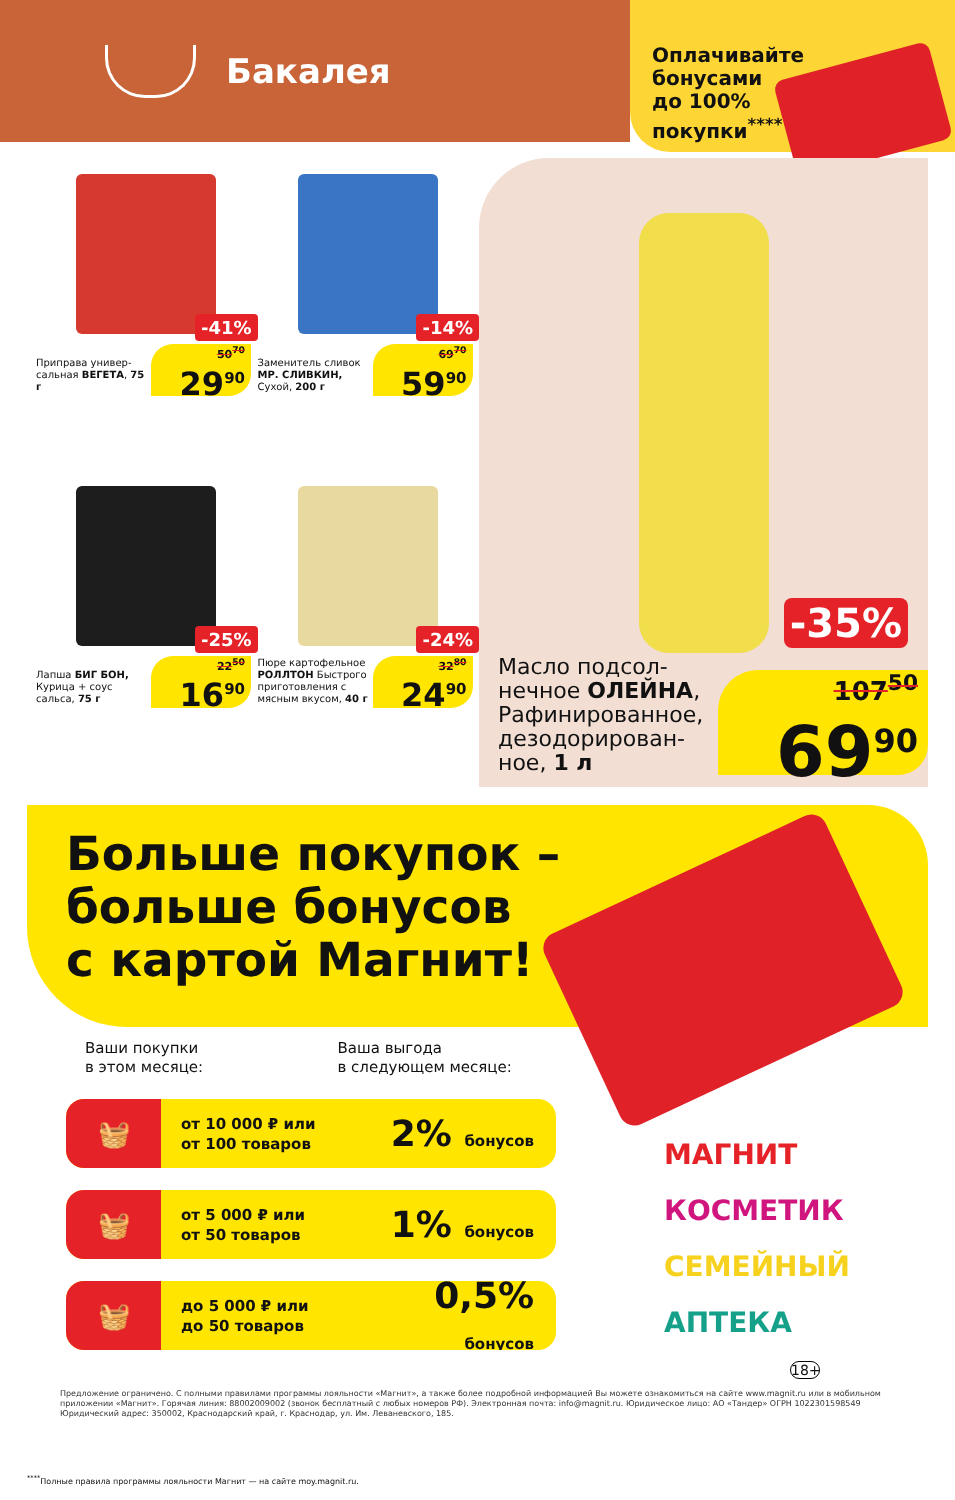Бакалея
Оплачивайте
бонусами
до 100%
покупки<sup>****</sup>
-41%
Приправа универ-сальная ВЕГЕТА, 75 г
50<sup>70</sup>
29<sup>90</sup>
-14%
Заменитель сливок МР. СЛИВКИН, Сухой, 200 г
69<sup>70</sup>
59<sup>90</sup>
-25%
Лапша БИГ БОН, Курица + соус сальса, 75 г
22<sup>50</sup>
16<sup>90</sup>
-24%
Пюре картофельное РОЛЛТОН Быстрого приготовления с мясным вкусом, 40 г
32<sup>80</sup>
24<sup>90</sup>
-35%
Масло подсол-нечное ОЛЕЙНА, Рафинированное, дезодорирован-ное, 1 л
107<sup>50</sup>
69<sup>90</sup>
Больше покупок –
больше бонусов
с картой Магнит!
Ваши покупки
в этом месяце:
Ваша выгода
в следующем месяце:
🧺
от 10 000 ₽ или
от 100 товаров
2% бонусов
🧺
от 5 000 ₽ или
от 50 товаров
1% бонусов
🧺
до 5 000 ₽ или
до 50 товаров
0,5% бонусов
МАГНИТ
КОСМЕТИК
СЕМЕЙНЫЙ
АПТЕКА
18+
Предложение ограничено. С полными правилами программы лояльности «Магнит», а также более подробной информацией Вы можете ознакомиться на сайте www.magnit.ru или в мобильном приложении «Магнит». Горячая линия: 88002009002 (звонок бесплатный с любых номеров РФ). Электронная почта: info@magnit.ru. Юридическое лицо: АО «Тандер» ОГРН 1022301598549 Юридический адрес: 350002, Краснодарский край, г. Краснодар, ул. Им. Леваневского, 185.
<sup>****</sup>Полные правила программы лояльности Магнит — на сайте moy.magnit.ru.